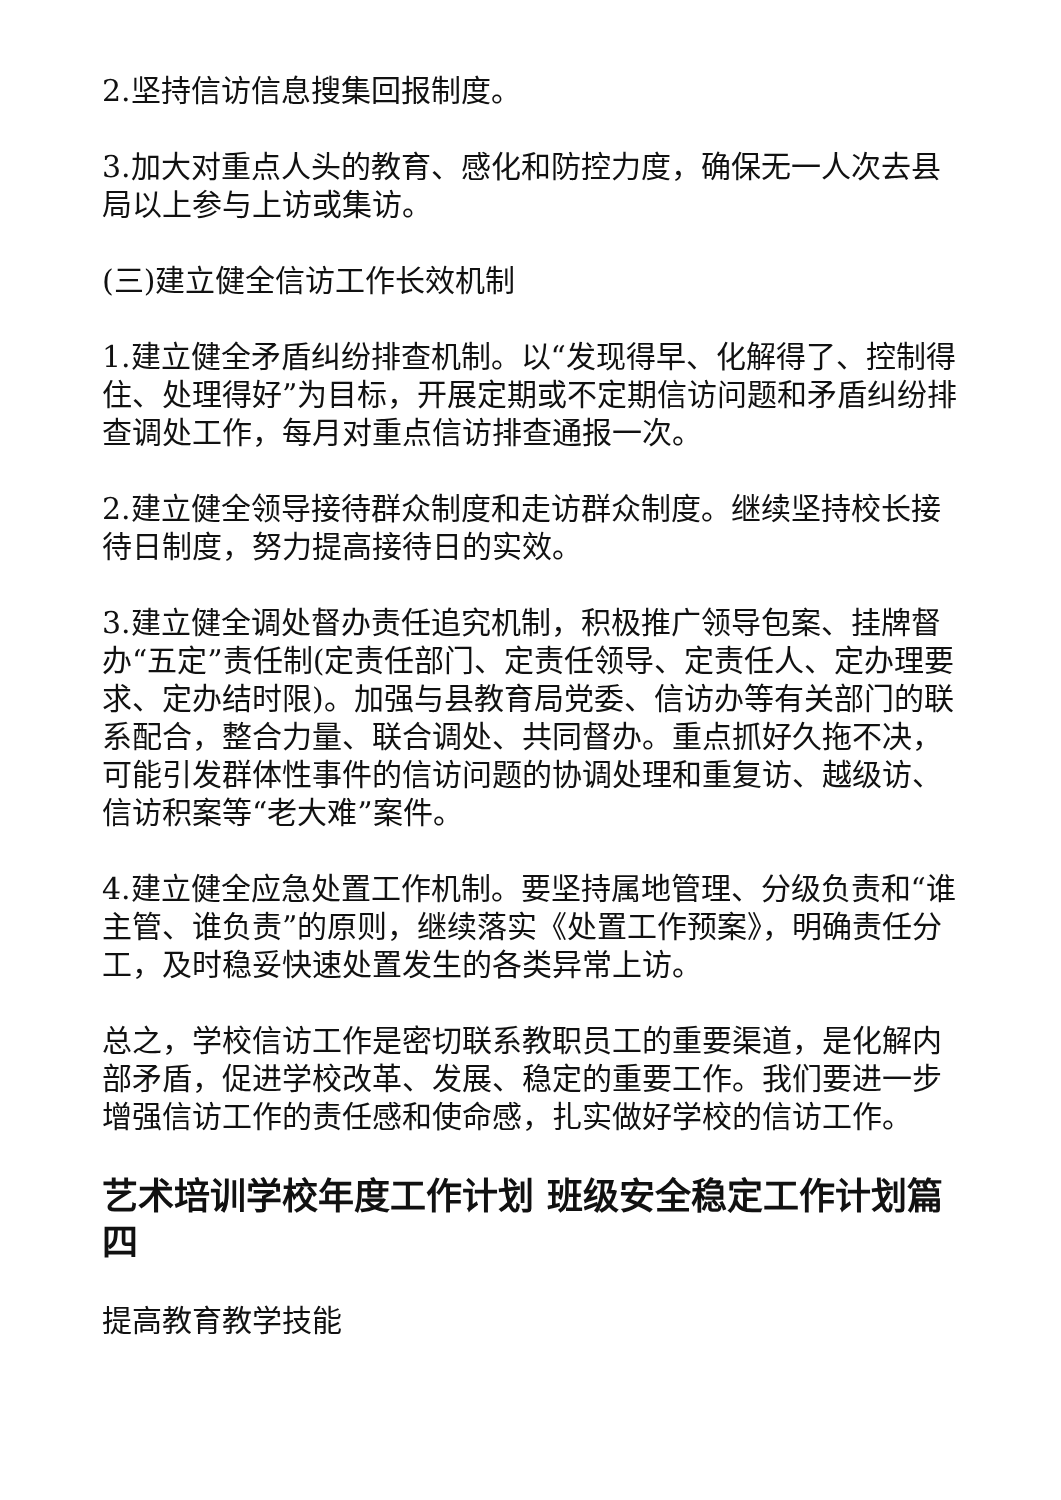2.坚持信访信息搜集回报制度。
3.加大对重点人头的教育、感化和防控力度，确保无一人次去县局以上参与上访或集访。
(三)建立健全信访工作长效机制
1.建立健全矛盾纠纷排查机制。以“发现得早、化解得了、控制得住、处理得好”为目标，开展定期或不定期信访问题和矛盾纠纷排查调处工作，每月对重点信访排查通报一次。
2.建立健全领导接待群众制度和走访群众制度。继续坚持校长接待日制度，努力提高接待日的实效。
3.建立健全调处督办责任追究机制，积极推广领导包案、挂牌督办“五定”责任制(定责任部门、定责任领导、定责任人、定办理要求、定办结时限)。加强与县教育局党委、信访办等有关部门的联系配合，整合力量、联合调处、共同督办。重点抓好久拖不决，可能引发群体性事件的信访问题的协调处理和重复访、越级访、信访积案等“老大难”案件。
4.建立健全应急处置工作机制。要坚持属地管理、分级负责和“谁主管、谁负责”的原则，继续落实《处置工作预案》，明确责任分工，及时稳妥快速处置发生的各类异常上访。
总之，学校信访工作是密切联系教职员工的重要渠道，是化解内部矛盾，促进学校改革、发展、稳定的重要工作。我们要进一步增强信访工作的责任感和使命感，扎实做好学校的信访工作。
艺术培训学校年度工作计划 班级安全稳定工作计划篇四
提高教育教学技能